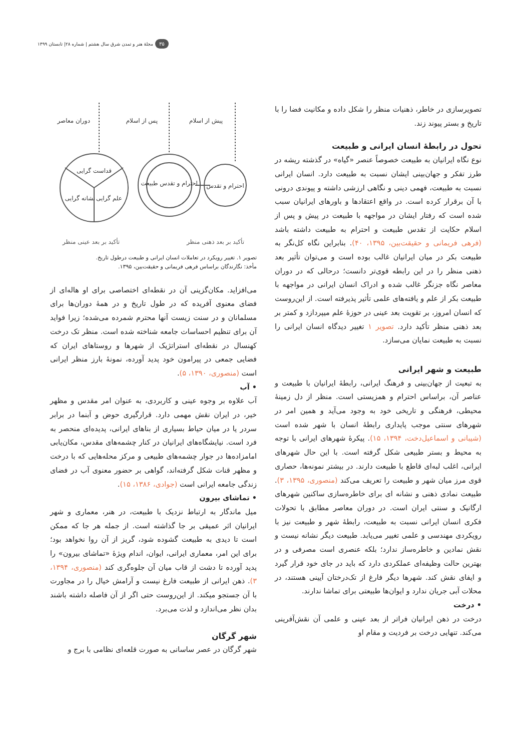۳۵ مجلهٔ هنر و تمدن شرق سال هشتم | شماره ۲۸| تابستان ۱۳۹۹
تصویرسازی در خاطر، ذهنیات منظر را شکل داده و مکانیت فضا را با تاریخ و بستر پیوند زند.
تحول در رابطهٔ انسان ایرانی و طبیعت
نوع نگاه ایرانیان به طبیعت خصوصاً عنصر «گیاه» در گذشته ریشه در طرز تفکر و جهان‌بینی ایشان نسبت به طبیعت دارد. انسان ایرانی نسبت به طبیعت، فهمی دینی و نگاهی ارزشی داشته و پیوندی درونی با آن برقرار کرده است. در واقع اعتقادها و باورهای ایرانیان سبب شده است که رفتار ایشان در مواجهه با طبیعت در پیش و پس از اسلام حکایت از تقدس طبیعت و احترام به طبیعت داشته باشد (فرهی فریمانی و حقیقت‌بین، ۱۳۹۵، ۴۰). بنابراین نگاه کل‌نگر به طبیعت بکر در میان ایرانیان غالب بوده است و می‌توان تأثیر بعد ذهنی منظر را در این رابطه قوی‌تر دانست؛ درحالی که در دوران معاصر نگاه جزنگر غالب شده و ادراک انسان ایرانی در مواجهه با طبیعت بکر از علم و یافته‌های علمی تأثیر پذیرفته است. از این‌روست که انسان امروز، بر تقویت بعد عینی در حوزهٔ علم میپردازد و کمتر بر بعد ذهنی منظر تأکید دارد. تصویر ۱ تغییر دیدگاه انسان ایرانی را نسبت به طبیعت نمایان می‌سازد.
طبیعت و شهر ایرانی
به تبعیت از جهان‌بینی و فرهنگ ایرانی، رابطهٔ ایرانیان با طبیعت و عناصر آن، براساس احترام و همزیستی است. منظر از دل زمینهٔ محیطی، فرهنگی و تاریخی خود به وجود می‌آید و همین امر در شهرهای سنتی موجب پایداری رابطهٔ انسان با شهر شده است (شیبانی و اسماعیل‌دخت، ۱۳۹۴، ۱۵). پیکرهٔ شهرهای ایرانی با توجه به محیط و بستر طبیعی شکل گرفته است. با این حال شهرهای ایرانی، اغلب لبه‌ای قاطع با طبیعت دارند. در بیشتر نمونه‌ها، حصاری قوی مرز میان شهر و طبیعت را تعریف می‌کند (منصوری، ۱۳۹۵، ۳). طبیعت نمادی ذهنی و نشانه ای برای خاطره‌سازی ساکنین شهرهای ارگانیک و سنتی ایران است. در دوران معاصر مطابق با تحولات فکری انسان ایرانی نسبت به طبیعت، رابطهٔ شهر و طبیعت نیز با رویکردی مهندسی و علمی تغییر می‌یابد. طبیعت دیگر نشانه نیست و نقش نمادین و خاطره‌ساز ندارد؛ بلکه عنصری است مصرفی و در بهترین حالت وظیفه‌ای عملکردی دارد که باید در جای خود قرار گیرد و ایفای نقش کند. شهرها دیگر فارغ از تک‌درختان آیینی هستند، در محلات آبی جریان ندارد و ایوان‌ها طبیعتی برای تماشا ندارند.
• درخت
درخت در ذهن ایرانیان فراتر از بعد عینی و علمی آن نقش‌آفرینی می‌کند. تنهایی درخت بر فردیت و مقام او
قداست گرایی
نشانه گرایی
علم گرایی
احترام و تقدس طبیعت
احترام و تقدس
دوران معاصر
پس از اسلام
پیش از اسلام
تأکید بر بعد ذهنی منظر تأکید بر بعد عینی منظر
تصویر ۱. تغییر رویکرد در تعاملات انسان ایرانی و طبیعت درطول تاریخ.
مأخذ: نگارندگان براساس فرهی فریمانی و حقیقت‌بین، ۱۳۹۵.
می‌افزاید. مکان‌گزینی آن در نقطه‌ای اختصاصی برای او هاله‌ای از فضای معنوی آفریده که در طول تاریخ و در همهٔ دوران‌ها برای مسلمانان و در سنت زیست آنها محترم شمرده می‌شده؛ زیرا فواید آن برای تنظیم احساسات جامعه شناخته شده است. منظر تک درخت کهنسال در نقطه‌ای استراتژیک از شهرها و روستاهای ایران که فضایی جمعی در پیرامون خود پدید آورده، نمونهٔ بارز منظر ایرانی است (منصوری، ۱۳۹۰، ۵).
• آب
آب علاوه بر وجوه عینی و کاربردی، به عنوان امر مقدس و مظهر خیر، در ایران نقش مهمی دارد. قرارگیری حوض و آبنما در برابر سردر یا در میان حیاط بسیاری از بناهای ایرانی، پدیده‌ای منحصر به فرد است. نیایشگاه‌های ایرانیان در کنار چشمه‌های مقدس، مکان‌یابی امامزاده‌ها در جوار چشمه‌های طبیعی و مرکز محله‌هایی که با درخت و مظهر قنات شکل گرفته‌اند، گواهی بر حضور معنوی آب در فضای زندگی جامعه ایرانی است (جوادی، ۱۳۸۶، ۱۵).
• تماشای بیرون
میل ماندگار به ارتباط نزدیک با طبیعت، در هنر، معماری و شهر ایرانیان اثر عمیقی بر جا گذاشته است. از جمله هر جا که ممکن است تا دیدی به طبیعت گشوده شود، گریز از آن روا نخواهد بود؛ برای این امر، معماری ایرانی، ایوان، اندام ویژهٔ «تماشای بیرون» را پدید آورده تا دشت از قاب میان آن جلوه‌گری کند (منصوری، ۱۳۹۴، ۳). ذهن ایرانی از طبیعت فارغ نیست و آرامش خیال را در مجاورت با آن جستجو میکند. از این‌روست حتی اگر از آن فاصله داشته باشند بدان نظر می‌اندازد و لذت می‌برد.
شهر گرگان
شهر گرگان در عصر ساسانی به صورت قلعه‌ای نظامی با برج و